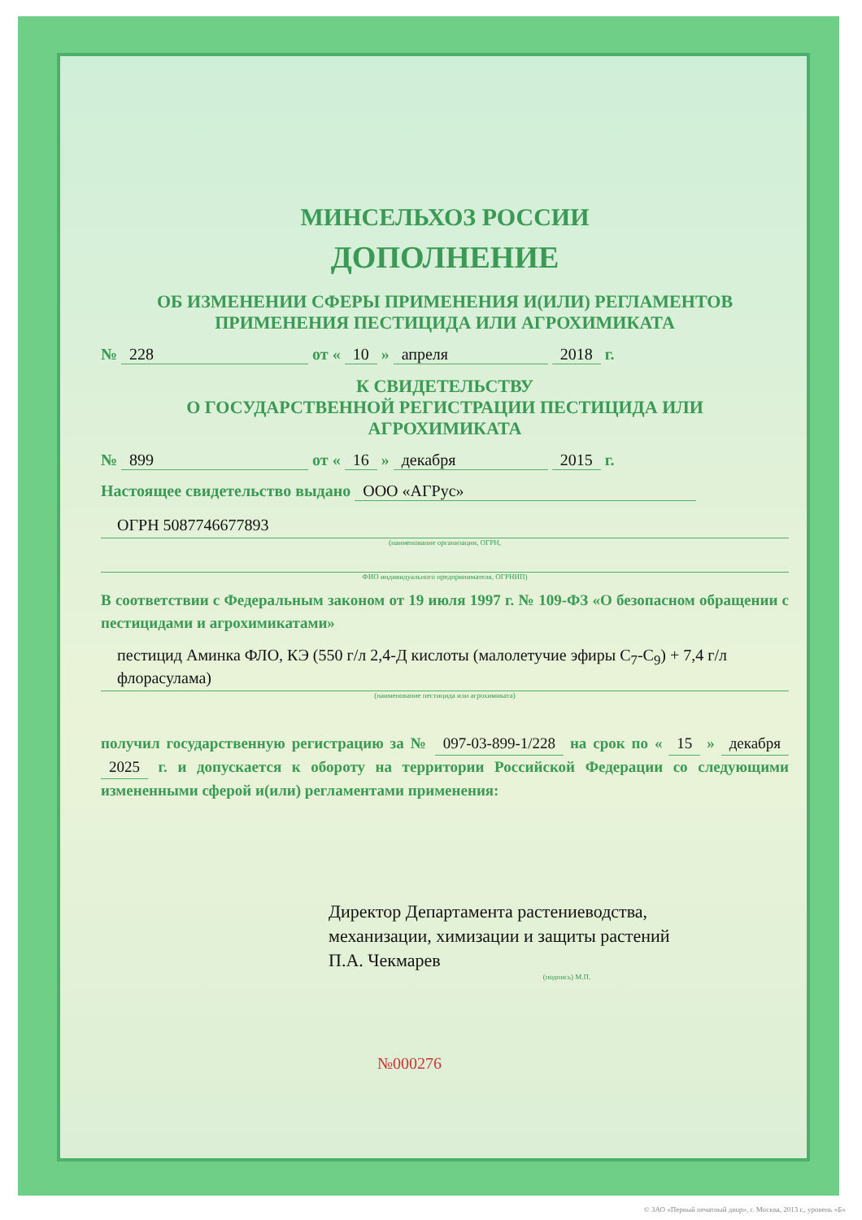МИНСЕЛЬХОЗ РОССИИ
ДОПОЛНЕНИЕ
ОБ ИЗМЕНЕНИИ СФЕРЫ ПРИМЕНЕНИЯ И(ИЛИ) РЕГЛАМЕНТОВ
ПРИМЕНЕНИЯ ПЕСТИЦИДА ИЛИ АГРОХИМИКАТА
№ 228 от « 10 » апреля 2018 г.
К СВИДЕТЕЛЬСТВУ
О ГОСУДАРСТВЕННОЙ РЕГИСТРАЦИИ ПЕСТИЦИДА ИЛИ
АГРОХИМИКАТА
№ 899 от « 16 » декабря 2015 г.
Настоящее свидетельство выдано ООО «АГРус»
ОГРН 5087746677893
(наименование организации, ОГРН,
ФИО индивидуального предпринимателя, ОГРНИП)
В соответствии с Федеральным законом от 19 июля 1997 г. № 109-ФЗ «О безопасном обращении с пестицидами и агрохимикатами»
пестицид Аминка ФЛО, КЭ (550 г/л 2,4-Д кислоты (малолетучие эфиры C<sub>7</sub>-C<sub>9</sub>) + 7,4 г/л флорасулама)
(наименование пестицида или агрохимиката)
получил государственную регистрацию за № 097-03-899-1/228 на срок по « 15 » декабря 2025 г. и допускается к обороту на территории Российской Федерации со следующими измененными сферой и(или) регламентами применения:
Директор Департамента растениеводства,
механизации, химизации и защиты растений
П.А. Чекмарев
(подпись) М.П.
№000276
© ЗАО «Первый печатный двор», г. Москва, 2013 г., уровень «Б»